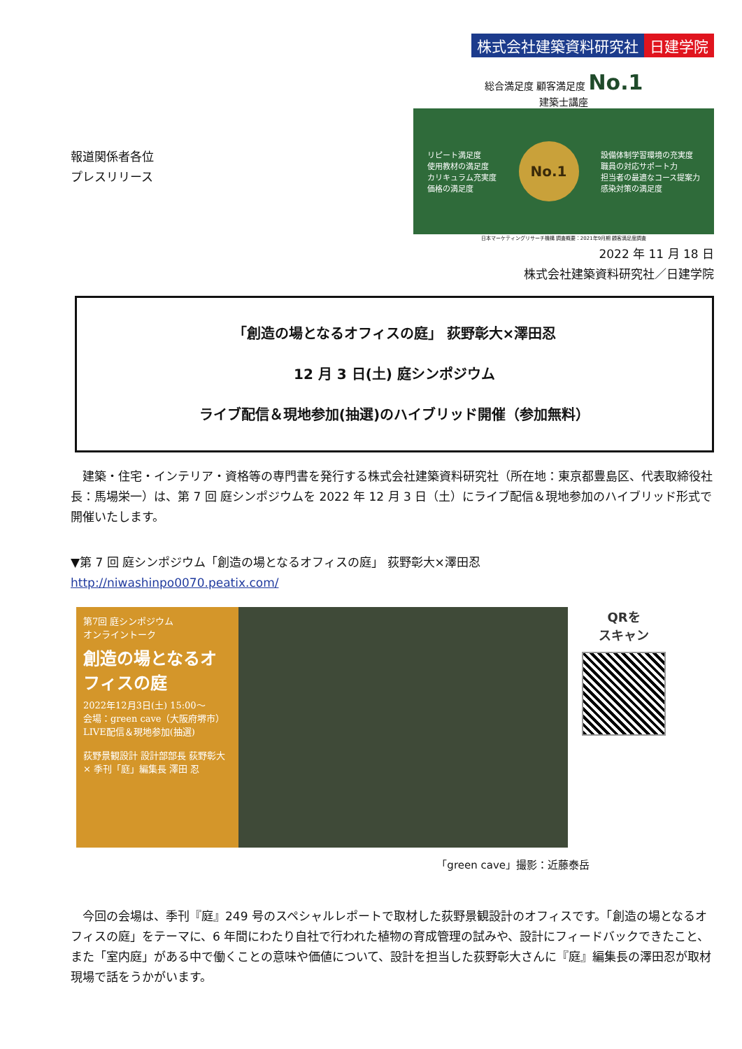株式会社建築資料研究社 日建学院
報道関係者各位
プレスリリース
総合満足度 顧客満足度 No.1
建築士講座
リピート満足度
使用教材の満足度
カリキュラム充実度
価格の満足度
No.1
設備体制学習環境の充実度
職員の対応サポート力
担当者の最適なコース提案力
感染対策の満足度
日本マーケティングリサーチ機構 調査概要：2021年9月期 顧客満足度調査
2022 年 11 月 18 日
株式会社建築資料研究社／日建学院
「創造の場となるオフィスの庭」 荻野彰大×澤田忍
12 月 3 日(土) 庭シンポジウム
ライブ配信＆現地参加(抽選)のハイブリッド開催（参加無料）
　建築・住宅・インテリア・資格等の専門書を発行する株式会社建築資料研究社（所在地：東京都豊島区、代表取締役社長：馬場栄一）は、第 7 回 庭シンポジウムを 2022 年 12 月 3 日（土）にライブ配信＆現地参加のハイブリッド形式で開催いたします。
▼第 7 回 庭シンポジウム「創造の場となるオフィスの庭」 荻野彰大×澤田忍
http://niwashinpo0070.peatix.com/
第7回 庭シンポジウム
オンライントーク
創造の場となるオフィスの庭
2022年12月3日(土) 15:00〜
会場：green cave（大阪府堺市）
LIVE配信＆現地参加(抽選)
荻野景観設計 設計部部長 荻野彰大 × 季刊「庭」編集長 澤田 忍
QRを
スキャン
「green cave」撮影：近藤泰岳
　今回の会場は、季刊『庭』249 号のスペシャルレポートで取材した荻野景観設計のオフィスです。「創造の場となるオフィスの庭」をテーマに、6 年間にわたり自社で行われた植物の育成管理の試みや、設計にフィードバックできたこと、また「室内庭」がある中で働くことの意味や価値について、設計を担当した荻野彰大さんに『庭』編集長の澤田忍が取材現場で話をうかがいます。